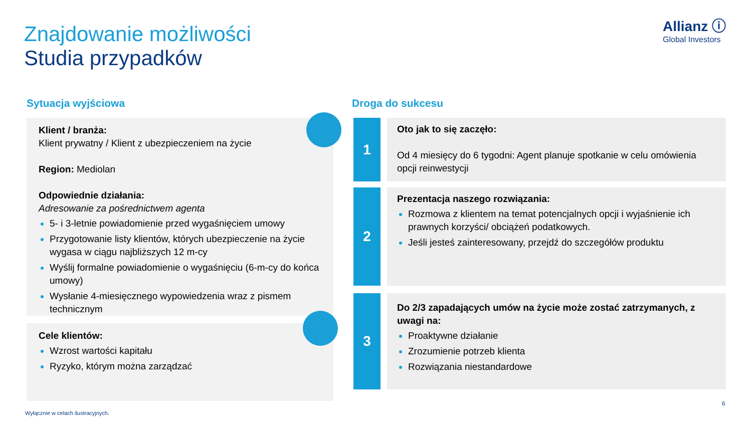Znajdowanie możliwości
Studia przypadków
Allianz ⓘ
Global Investors
Sytuacja wyjściowa Droga do sukcesu
Klient / branża:
Klient prywatny / Klient z ubezpieczeniem na życie
Region: Mediolan
Odpowiednie działania:
Adresowanie za pośrednictwem agenta
5- i 3-letnie powiadomienie przed wygaśnięciem umowy
Przygotowanie listy klientów, których ubezpieczenie na życie wygasa w ciągu najbliższych 12 m-cy
Wyślij formalne powiadomienie o wygaśnięciu (6-m-cy do końca umowy)
Wysłanie 4-miesięcznego wypowiedzenia wraz z pismem technicznym
Cele klientów:
Wzrost wartości kapitału
Ryzyko, którym można zarządzać
1
Oto jak to się zaczęło:
Od 4 miesięcy do 6 tygodni: Agent planuje spotkanie w celu omówienia opcji reinwestycji
2
Prezentacja naszego rozwiązania:
Rozmowa z klientem na temat potencjalnych opcji i wyjaśnienie ich prawnych korzyści/ obciążeń podatkowych.
Jeśli jesteś zainteresowany, przejdź do szczegółów produktu
3
Do 2/3 zapadających umów na życie może zostać zatrzymanych, z uwagi na:
Proaktywne działanie
Zrozumienie potrzeb klienta
Rozwiązania niestandardowe
6
Wyłącznie w celach ilustracyjnych.